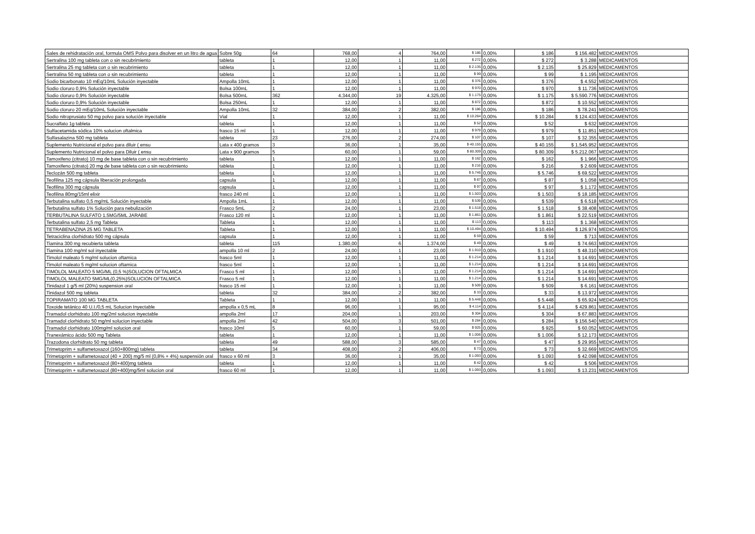| Sales de rehidratación oral, formula OMS Polvo para disolver en un litro de agua | Sobre 50g | 64 | 768,00 | 4 | 764,00 | $ 186 | 0,00% | $ 186 | $ 156.482 | MEDICAMENTOS |
| Sertralina 100 mg tableta con o sin recubrimiento | tableta | 1 | 12,00 | 1 | 11,00 | $ 272 | 0,00% | $ 272 | $ 3.288 | MEDICAMENTOS |
| Sertralina 25 mg tableta con o sin recubrimiento | tableta | 1 | 12,00 | 1 | 11,00 | $ 2.135 | 0,00% | $ 2.135 | $ 25.829 | MEDICAMENTOS |
| Sertralina 50 mg tableta con o sin recubrimiento | tableta | 1 | 12,00 | 1 | 11,00 | $ 99 | 0,00% | $ 99 | $ 1.195 | MEDICAMENTOS |
| Sodio bicarbonato 10 mEq/10mL Solución inyectable | Ampolla 10mL | 1 | 12,00 | 1 | 11,00 | $ 376 | 0,00% | $ 376 | $ 4.552 | MEDICAMENTOS |
| Sodio cloruro 0,9% Solución inyectable | Bolsa 100mL | 1 | 12,00 | 1 | 11,00 | $ 970 | 0,00% | $ 970 | $ 11.736 | MEDICAMENTOS |
| Sodio cloruro 0,9% Solución inyectable | Bolsa 500mL | 362 | 4.344,00 | 19 | 4.325,00 | $ 1.175 | 0,00% | $ 1.175 | $ 5.590.776 | MEDICAMENTOS |
| Sodio cloruro 0,9% Solución inyectable | Bolsa 250mL | 1 | 12,00 | 1 | 11,00 | $ 872 | 0,00% | $ 872 | $ 10.552 | MEDICAMENTOS |
| Sodio cloruro 20 mEq/10mL Solución inyectable | Ampolla 10mL | 32 | 384,00 | 2 | 382,00 | $ 186 | 0,00% | $ 186 | $ 78.241 | MEDICAMENTOS |
| Sodio nitroprusiato 50 mg polvo para solución inyectable | Vial | 1 | 12,00 | 1 | 11,00 | $ 10.284 | 0,00% | $ 10.284 | $ 124.433 | MEDICAMENTOS |
| Sucralfato 1g tableta | tableta | 1 | 12,00 | 1 | 11,00 | $ 52 | 0,00% | $ 52 | $ 632 | MEDICAMENTOS |
| Sulfacetamida sódica 10% solucion oftalmica | frasco 15 ml | 1 | 12,00 | 1 | 11,00 | $ 979 | 0,00% | $ 979 | $ 11.851 | MEDICAMENTOS |
| Sulfasalazina 500 mg tableta | tableta | 23 | 276,00 | 2 | 274,00 | $ 107 | 0,00% | $ 107 | $ 32.355 | MEDICAMENTOS |
| Suplemento Nutricional el polvo para diluir ( ensu | Lata x 400 gramos | 3 | 36,00 | 1 | 35,00 | $ 40.155 | 0,00% | $ 40.155 | $ 1.545.952 | MEDICAMENTOS |
| Suplemento Nutricional el polvo para Diluir ( ensu | Lata x 900 gramos | 5 | 60,00 | 1 | 59,00 | $ 80.309 | 0,00% | $ 80.309 | $ 5.212.067 | MEDICAMENTOS |
| Tamoxifeno (citrato) 10 mg de base tableta con o sin recubrimiento | tableta | 1 | 12,00 | 1 | 11,00 | $ 162 | 0,00% | $ 162 | $ 1.966 | MEDICAMENTOS |
| Tamoxifeno (citrato) 20 mg de base tableta con o sin recubrimiento | tableta | 1 | 12,00 | 1 | 11,00 | $ 216 | 0,00% | $ 216 | $ 2.609 | MEDICAMENTOS |
| Teclozán 500 mg tableta | tableta | 1 | 12,00 | 1 | 11,00 | $ 5.746 | 0,00% | $ 5.746 | $ 69.522 | MEDICAMENTOS |
| Teofilina 125 mg cápsula liberación prolongada | capsula | 1 | 12,00 | 1 | 11,00 | $ 87 | 0,00% | $ 87 | $ 1.058 | MEDICAMENTOS |
| Teofilina 300 mg cápsula | capsula | 1 | 12,00 | 1 | 11,00 | $ 97 | 0,00% | $ 97 | $ 1.172 | MEDICAMENTOS |
| Teofilina 80mg/15ml elixir | frasco 240 ml | 1 | 12,00 | 1 | 11,00 | $ 1.503 | 0,00% | $ 1.503 | $ 18.185 | MEDICAMENTOS |
| Terbutalina sulfato 0,5 mg/mL Solución inyectable | Ampolla 1mL | 1 | 12,00 | 1 | 11,00 | $ 539 | 0,00% | $ 539 | $ 6.518 | MEDICAMENTOS |
| Terbutalina sulfato 1% Solución para nebulización | Frasco 5mL | 2 | 24,00 | 1 | 23,00 | $ 1.518 | 0,00% | $ 1.518 | $ 38.408 | MEDICAMENTOS |
| TERBUTALINA SULFATO 1.5MG/5ML JARABE | Frasco 120 ml | 1 | 12,00 | 1 | 11,00 | $ 1.861 | 0,00% | $ 1.861 | $ 22.519 | MEDICAMENTOS |
| Terbutalina sulfato 2,5 mg Tableta | Tableta | 1 | 12,00 | 1 | 11,00 | $ 113 | 0,00% | $ 113 | $ 1.368 | MEDICAMENTOS |
| TETRABENAZINA 25 MG TABLETA | Tableta | 1 | 12,00 | 1 | 11,00 | $ 10.494 | 0,00% | $ 10.494 | $ 126.974 | MEDICAMENTOS |
| Tetraciclina clorhidrato 500 mg cápsula | capsula | 1 | 12,00 | 1 | 11,00 | $ 59 | 0,00% | $ 59 | $ 713 | MEDICAMENTOS |
| Tiamina 300 mg recubierta tableta | tableta | 115 | 1.380,00 | 6 | 1.374,00 | $ 49 | 0,00% | $ 49 | $ 74.663 | MEDICAMENTOS |
| Tiamina 100 mg/ml sol inyectable | ampolla 10 ml | 2 | 24,00 | 1 | 23,00 | $ 1.910 | 0,00% | $ 1.910 | $ 48.310 | MEDICAMENTOS |
| Timolol maleato 5 mg/ml solucion oftamica | frasco 5ml | 1 | 12,00 | 1 | 11,00 | $ 1.214 | 0,00% | $ 1.214 | $ 14.691 | MEDICAMENTOS |
| Timolol maleato 5 mg/ml solucion oftamica | frasco 5ml | 1 | 12,00 | 1 | 11,00 | $ 1.214 | 0,00% | $ 1.214 | $ 14.691 | MEDICAMENTOS |
| TIMOLOL MALEATO 5 MG/ML (0,5 %)SOLUCION OFTALMICA | Frasco 5 ml | 1 | 12,00 | 1 | 11,00 | $ 1.214 | 0,00% | $ 1.214 | $ 14.691 | MEDICAMENTOS |
| TIMOLOL MALEATO 5MG/ML(0,25%)SOLUCION OFTALMICA | Frasco 5 ml | 1 | 12,00 | 1 | 11,00 | $ 1.214 | 0,00% | $ 1.214 | $ 14.691 | MEDICAMENTOS |
| Tinidazol 1 g/5 ml (20%) suspension oral | frasco 15 ml | 1 | 12,00 | 1 | 11,00 | $ 509 | 0,00% | $ 509 | $ 6.161 | MEDICAMENTOS |
| Tinidazol 500 mg tableta | tableta | 32 | 384,00 | 2 | 382,00 | $ 33 | 0,00% | $ 33 | $ 13.972 | MEDICAMENTOS |
| TOPIRAMATO 100 MG TABLETA | Tableta | 1 | 12,00 | 1 | 11,00 | $ 5.448 | 0,00% | $ 5.448 | $ 65.924 | MEDICAMENTOS |
| Toxoide tetánico 40 U.I./0,5 mL Solucion Inyectable | ampolla x 0,5 mL | 8 | 96,00 | 1 | 95,00 | $ 4.114 | 0,00% | $ 4.114 | $ 429.861 | MEDICAMENTOS |
| Tramadol clorhidrato 100 mg/2ml solucion inyectable | ampolla 2ml | 17 | 204,00 | 1 | 203,00 | $ 304 | 0,00% | $ 304 | $ 67.883 | MEDICAMENTOS |
| Tramadol clorhidrato 50 mg/ml solucion inyectable | ampolla 2ml | 42 | 504,00 | 3 | 501,00 | $ 284 | 0,00% | $ 284 | $ 156.540 | MEDICAMENTOS |
| Tramadol clorhidrato 100mg/ml solucion oral | frasco 10ml | 5 | 60,00 | 1 | 59,00 | $ 925 | 0,00% | $ 925 | $ 60.052 | MEDICAMENTOS |
| Tranexámico ácido 500 mg Tableta | tableta | 1 | 12,00 | 1 | 11,00 | $ 1.006 | 0,00% | $ 1.006 | $ 12.173 | MEDICAMENTOS |
| Trazodona clorhidrato 50 mg tableta | tableta | 49 | 588,00 | 3 | 585,00 | $ 47 | 0,00% | $ 47 | $ 29.955 | MEDICAMENTOS |
| Trimetoprim + sulfametoxazol (160+800mg) tableta | tableta | 34 | 408,00 | 2 | 406,00 | $ 73 | 0,00% | $ 73 | $ 32.669 | MEDICAMENTOS |
| Trimetoprim + sulfametoxazol (40 + 200) mg/5 ml (0,8% + 4%) suspensión oral | frasco x 60 ml | 3 | 36,00 | 1 | 35,00 | $ 1.093 | 0,00% | $ 1.093 | $ 42.098 | MEDICAMENTOS |
| Trimetoprim + sulfametoxazol (80+400)mg tableta | tableta | 1 | 12,00 | 1 | 11,00 | $ 42 | 0,00% | $ 42 | $ 506 | MEDICAMENTOS |
| Trimetoprim + sulfametoxazol (80+400)mg/5ml solucion oral | frasco 60 ml | 1 | 12,00 | 1 | 11,00 | $ 1.093 | 0,00% | $ 1.093 | $ 13.231 | MEDICAMENTOS |